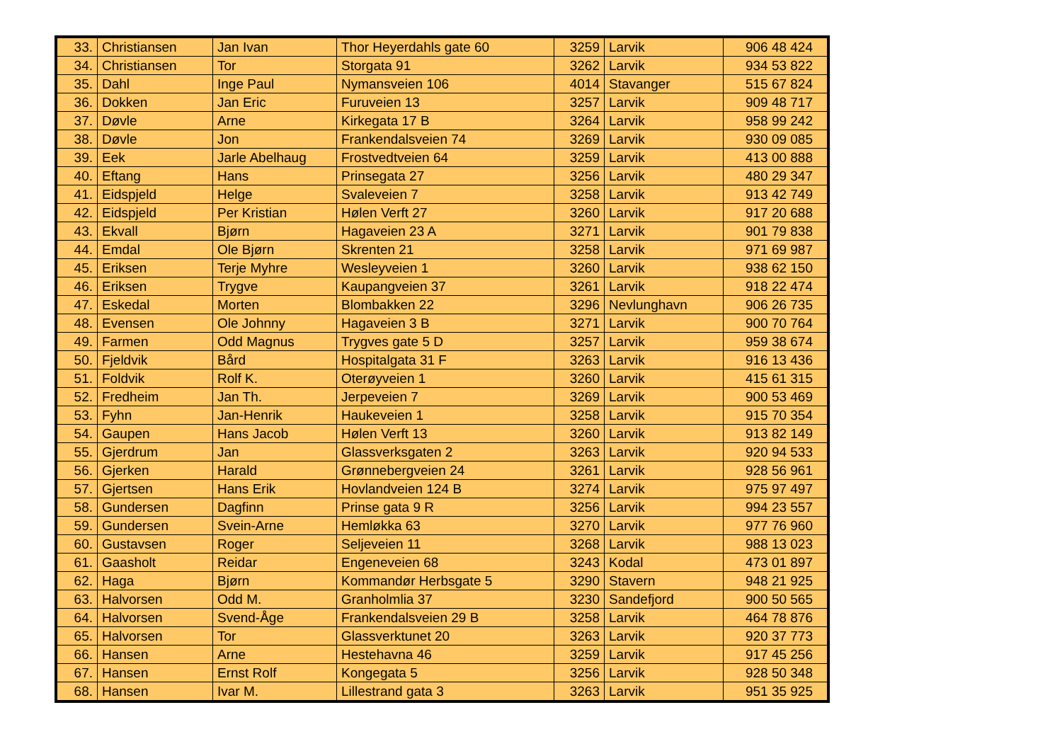| 33. | Christiansen | Jan Ivan | Thor Heyerdahls gate 60 | 3259 | Larvik | 906 48 424 |
| 34. | Christiansen | Tor | Storgata 91 | 3262 | Larvik | 934 53 822 |
| 35. | Dahl | Inge Paul | Nymansveien 106 | 4014 | Stavanger | 515 67 824 |
| 36. | Dokken | Jan Eric | Furuveien 13 | 3257 | Larvik | 909 48 717 |
| 37. | Døvle | Arne | Kirkegata 17 B | 3264 | Larvik | 958 99 242 |
| 38. | Døvle | Jon | Frankendalsveien 74 | 3269 | Larvik | 930 09 085 |
| 39. | Eek | Jarle Abelhaug | Frostvedtveien 64 | 3259 | Larvik | 413 00 888 |
| 40. | Eftang | Hans | Prinsegata 27 | 3256 | Larvik | 480 29 347 |
| 41. | Eidspjeld | Helge | Svaleveien 7 | 3258 | Larvik | 913 42 749 |
| 42. | Eidspjeld | Per Kristian | Hølen Verft 27 | 3260 | Larvik | 917 20 688 |
| 43. | Ekvall | Bjørn | Hagaveien 23 A | 3271 | Larvik | 901 79 838 |
| 44. | Emdal | Ole Bjørn | Skrenten 21 | 3258 | Larvik | 971 69 987 |
| 45. | Eriksen | Terje Myhre | Wesleyveien 1 | 3260 | Larvik | 938 62 150 |
| 46. | Eriksen | Trygve | Kaupangveien 37 | 3261 | Larvik | 918 22 474 |
| 47. | Eskedal | Morten | Blombakken 22 | 3296 | Nevlunghavn | 906 26 735 |
| 48. | Evensen | Ole Johnny | Hagaveien 3 B | 3271 | Larvik | 900 70 764 |
| 49. | Farmen | Odd Magnus | Trygves gate 5 D | 3257 | Larvik | 959 38 674 |
| 50. | Fjeldvik | Bård | Hospitalgata 31 F | 3263 | Larvik | 916 13 436 |
| 51. | Foldvik | Rolf K. | Oterøyveien 1 | 3260 | Larvik | 415 61 315 |
| 52. | Fredheim | Jan Th. | Jerpeveien 7 | 3269 | Larvik | 900 53 469 |
| 53. | Fyhn | Jan-Henrik | Haukeveien 1 | 3258 | Larvik | 915 70 354 |
| 54. | Gaupen | Hans Jacob | Hølen Verft 13 | 3260 | Larvik | 913 82 149 |
| 55. | Gjerdrum | Jan | Glassverksgaten 2 | 3263 | Larvik | 920 94 533 |
| 56. | Gjerken | Harald | Grønnebergveien 24 | 3261 | Larvik | 928 56 961 |
| 57. | Gjertsen | Hans Erik | Hovlandveien 124 B | 3274 | Larvik | 975 97 497 |
| 58. | Gundersen | Dagfinn | Prinse gata 9 R | 3256 | Larvik | 994 23 557 |
| 59. | Gundersen | Svein-Arne | Hemløkka 63 | 3270 | Larvik | 977 76 960 |
| 60. | Gustavsen | Roger | Seljeveien 11 | 3268 | Larvik | 988 13 023 |
| 61. | Gaasholt | Reidar | Engeneveien 68 | 3243 | Kodal | 473 01 897 |
| 62. | Haga | Bjørn | Kommandør Herbsgate 5 | 3290 | Stavern | 948 21 925 |
| 63. | Halvorsen | Odd M. | Granholmlia 37 | 3230 | Sandefjord | 900 50 565 |
| 64. | Halvorsen | Svend-Åge | Frankendalsveien 29 B | 3258 | Larvik | 464 78 876 |
| 65. | Halvorsen | Tor | Glassverktunet 20 | 3263 | Larvik | 920 37 773 |
| 66. | Hansen | Arne | Hestehavna 46 | 3259 | Larvik | 917 45 256 |
| 67. | Hansen | Ernst Rolf | Kongegata 5 | 3256 | Larvik | 928 50 348 |
| 68. | Hansen | Ivar M. | Lillestrand gata 3 | 3263 | Larvik | 951 35 925 |